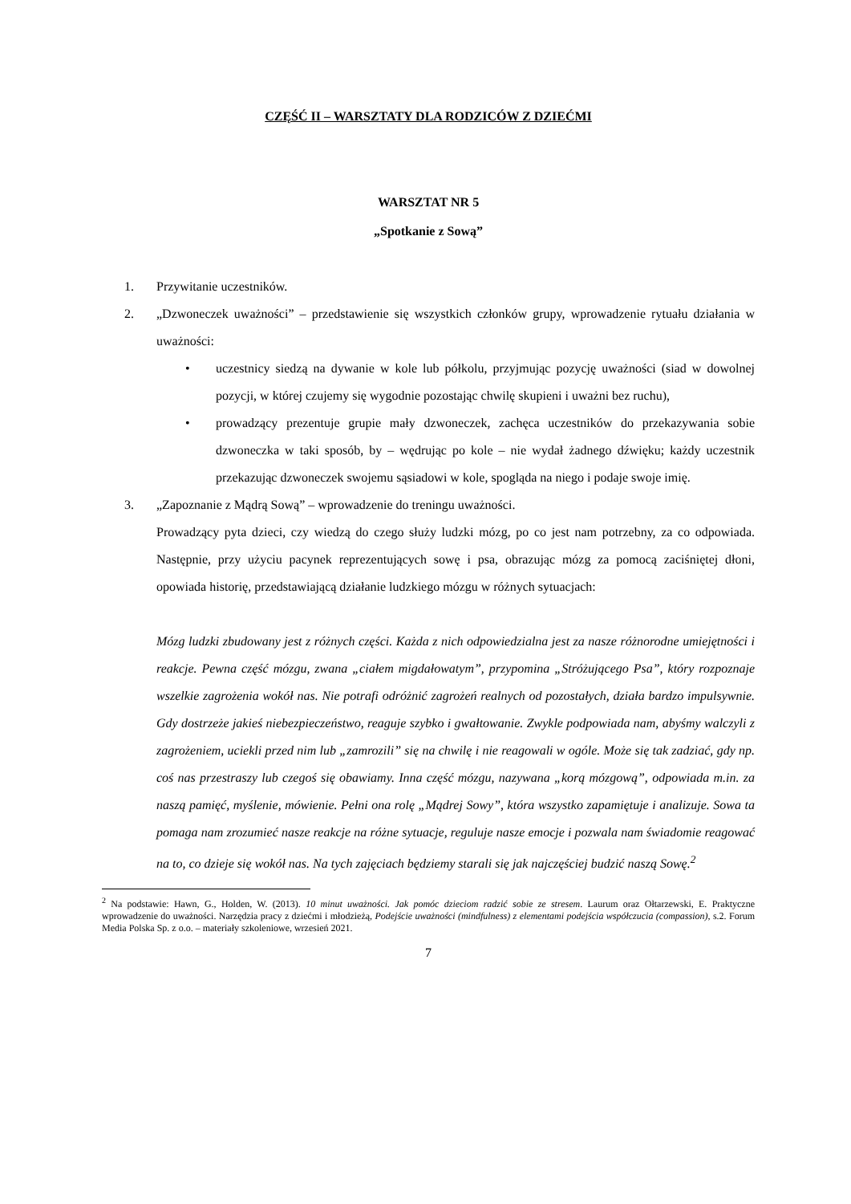CZĘŚĆ II – WARSZTATY DLA RODZICÓW Z DZIEĆMI
WARSZTAT NR 5
„Spotkanie z Sową”
1. Przywitanie uczestników.
2. „Dzwoneczek uważności” – przedstawienie się wszystkich członków grupy, wprowadzenie rytuału działania w uważności:
• uczestnicy siedzą na dywanie w kole lub półkolu, przyjmując pozycję uważności (siad w dowolnej pozycji, w której czujemy się wygodnie pozostając chwilę skupieni i uważni bez ruchu),
• prowadzący prezentuje grupie mały dzwoneczek, zachęca uczestników do przekazywania sobie dzwoneczka w taki sposób, by – wędrując po kole – nie wydał żadnego dźwięku; każdy uczestnik przekazując dzwoneczek swojemu sąsiadowi w kole, spogląda na niego i podaje swoje imię.
3. „Zapoznanie z Mądrą Sową” – wprowadzenie do treningu uważności.
Prowadzący pyta dzieci, czy wiedzą do czego służy ludzki mózg, po co jest nam potrzebny, za co odpowiada. Następnie, przy użyciu pacynek reprezentujących sowę i psa, obrazując mózg za pomocą zaciśniętej dłoni, opowiada historię, przedstawiającą działanie ludzkiego mózgu w różnych sytuacjach:
Mózg ludzki zbudowany jest z różnych części. Każda z nich odpowiedzialna jest za nasze różnorodne umiejętności i reakcje. Pewna część mózgu, zwana „ciałem migdałowatym”, przypomina „Stróżującego Psa”, który rozpoznaje wszelkie zagrożenia wokół nas. Nie potrafi odróżnić zagrożeń realnych od pozostałych, działa bardzo impulsywnie. Gdy dostrzeże jakieś niebezpieczeństwo, reaguje szybko i gwałtowanie. Zwykle podpowiada nam, abyśmy walczyli z zagrożeniem, uciekli przed nim lub „zamrozili” się na chwilę i nie reagowali w ogóle. Może się tak zadziać, gdy np. coś nas przestraszy lub czegoś się obawiamy. Inna część mózgu, nazywana „korą mózgową”, odpowiada m.in. za naszą pamięć, myślenie, mówienie. Pełni ona rolę „Mądrej Sowy”, która wszystko zapamiętuje i analizuje. Sowa ta pomaga nam zrozumieć nasze reakcje na różne sytuacje, reguluje nasze emocje i pozwala nam świadomie reagować na to, co dzieje się wokół nas. Na tych zajęciach będziemy starali się jak najczęściej budzić naszą Sowę.<sup>2</sup>
<sup>2</sup> Na podstawie: Hawn, G., Holden, W. (2013). 10 minut uważności. Jak pomóc dzieciom radzić sobie ze stresem. Laurum oraz Ołtarzewski, E. Praktyczne wprowadzenie do uważności. Narzędzia pracy z dziećmi i młodzieżą, Podejście uważności (mindfulness) z elementami podejścia współczucia (compassion), s.2. Forum Media Polska Sp. z o.o. – materiały szkoleniowe, wrzesień 2021.
7